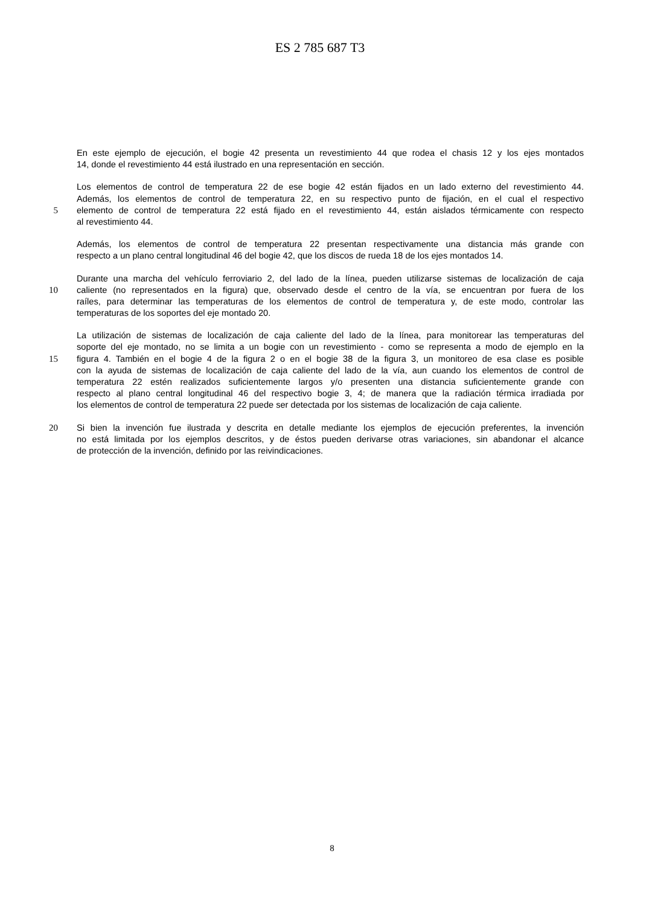ES 2 785 687 T3
En este ejemplo de ejecución, el bogie 42 presenta un revestimiento 44 que rodea el chasis 12 y los ejes montados
14, donde el revestimiento 44 está ilustrado en una representación en sección.
Los elementos de control de temperatura 22 de ese bogie 42 están fijados en un lado externo del revestimiento 44.
Además, los elementos de control de temperatura 22, en su respectivo punto de fijación, en el cual el respectivo
5 elemento de control de temperatura 22 está fijado en el revestimiento 44, están aislados térmicamente con respecto
al revestimiento 44.
Además, los elementos de control de temperatura 22 presentan respectivamente una distancia más grande con
respecto a un plano central longitudinal 46 del bogie 42, que los discos de rueda 18 de los ejes montados 14.
Durante una marcha del vehículo ferroviario 2, del lado de la línea, pueden utilizarse sistemas de localización de caja
10 caliente (no representados en la figura) que, observado desde el centro de la vía, se encuentran por fuera de los
raíles, para determinar las temperaturas de los elementos de control de temperatura y, de este modo, controlar las
temperaturas de los soportes del eje montado 20.
La utilización de sistemas de localización de caja caliente del lado de la línea, para monitorear las temperaturas del
soporte del eje montado, no se limita a un bogie con un revestimiento - como se representa a modo de ejemplo en la
15 figura 4. También en el bogie 4 de la figura 2 o en el bogie 38 de la figura 3, un monitoreo de esa clase es posible
con la ayuda de sistemas de localización de caja caliente del lado de la vía, aun cuando los elementos de control de
temperatura 22 estén realizados suficientemente largos y/o presenten una distancia suficientemente grande con
respecto al plano central longitudinal 46 del respectivo bogie 3, 4; de manera que la radiación térmica irradiada por
los elementos de control de temperatura 22 puede ser detectada por los sistemas de localización de caja caliente.
20 Si bien la invención fue ilustrada y descrita en detalle mediante los ejemplos de ejecución preferentes, la invención
no está limitada por los ejemplos descritos, y de éstos pueden derivarse otras variaciones, sin abandonar el alcance
de protección de la invención, definido por las reivindicaciones.
8